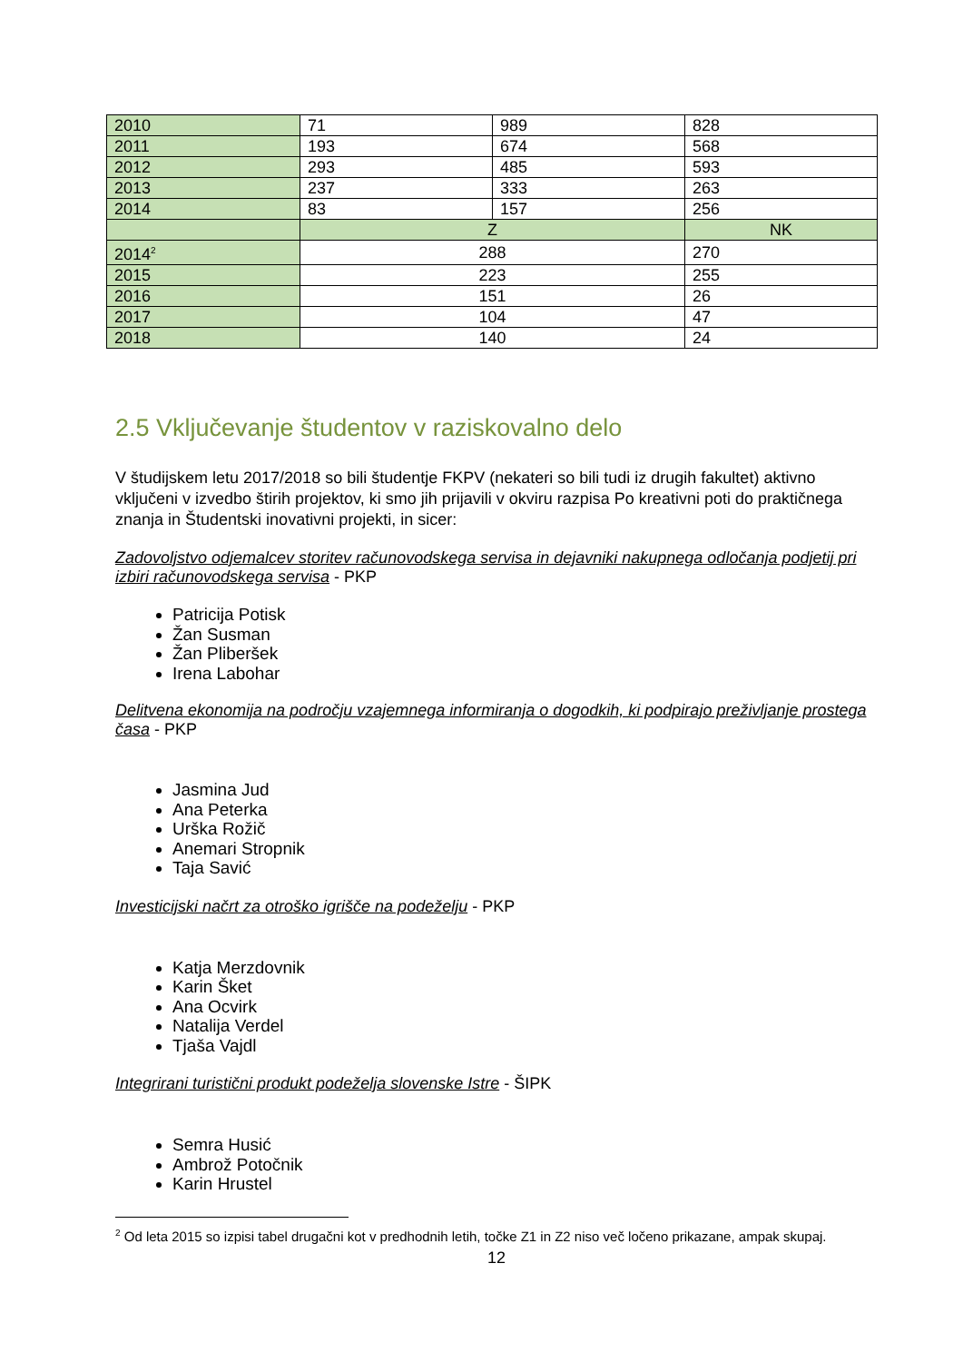| 2010 | 71 | 989 | 828 |
| 2011 | 193 | 674 | 568 |
| 2012 | 293 | 485 | 593 |
| 2013 | 237 | 333 | 263 |
| 2014 | 83 | 157 | 256 |
| | Z | | NK |
| 2014<sup>2</sup> | 288 | | 270 |
| 2015 | 223 | | 255 |
| 2016 | 151 | | 26 |
| 2017 | 104 | | 47 |
| 2018 | 140 | | 24 |
2.5 Vključevanje študentov v raziskovalno delo
V študijskem letu 2017/2018 so bili študentje FKPV (nekateri so bili tudi iz drugih fakultet) aktivno vključeni v izvedbo štirih projektov, ki smo jih prijavili v okviru razpisa Po kreativni poti do praktičnega znanja in Študentski inovativni projekti, in sicer:
Zadovoljstvo odjemalcev storitev računovodskega servisa in dejavniki nakupnega odločanja podjetij pri izbiri računovodskega servisa - PKP
Patricija Potisk
Žan Susman
Žan Pliberšek
Irena Labohar
Delitvena ekonomija na področju vzajemnega informiranja o dogodkih, ki podpirajo preživljanje prostega časa - PKP
Jasmina Jud
Ana Peterka
Urška Rožič
Anemari Stropnik
Taja Savić
Investicijski načrt za otroško igrišče na podeželju - PKP
Katja Merzdovnik
Karin Šket
Ana Ocvirk
Natalija Verdel
Tjaša Vajdl
Integrirani turistični produkt podeželja slovenske Istre - ŠIPK
Semra Husić
Ambrož Potočnik
Karin Hrustel
<sup>2</sup> Od leta 2015 so izpisi tabel drugačni kot v predhodnih letih, točke Z1 in Z2 niso več ločeno prikazane, ampak skupaj.
12